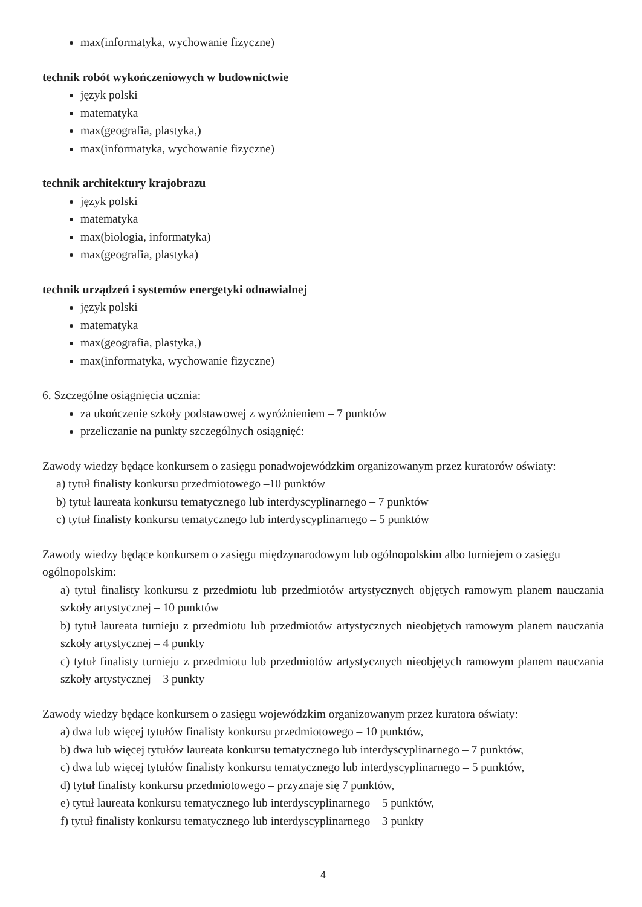max(informatyka, wychowanie fizyczne)
technik robót wykończeniowych w budownictwie
język polski
matematyka
max(geografia, plastyka,)
max(informatyka, wychowanie fizyczne)
technik architektury krajobrazu
język polski
matematyka
max(biologia, informatyka)
max(geografia, plastyka)
technik urządzeń i systemów energetyki odnawialnej
język polski
matematyka
max(geografia, plastyka,)
max(informatyka, wychowanie fizyczne)
6. Szczególne osiągnięcia ucznia:
za ukończenie szkoły podstawowej z wyróżnieniem – 7 punktów
przeliczanie na punkty szczególnych osiągnięć:
Zawody wiedzy będące konkursem o zasięgu ponadwojewódzkim organizowanym przez kuratorów oświaty:
a) tytuł finalisty konkursu przedmiotowego –10 punktów
b) tytuł laureata konkursu tematycznego lub interdyscyplinarnego – 7 punktów
c) tytuł finalisty konkursu tematycznego lub interdyscyplinarnego – 5 punktów
Zawody wiedzy będące konkursem o zasięgu międzynarodowym lub ogólnopolskim albo turniejem o zasięgu ogólnopolskim:
a) tytuł finalisty konkursu z przedmiotu lub przedmiotów artystycznych objętych ramowym planem nauczania szkoły artystycznej – 10 punktów
b) tytuł laureata turnieju z przedmiotu lub przedmiotów artystycznych nieobjętych ramowym planem nauczania szkoły artystycznej – 4 punkty
c) tytuł finalisty turnieju z przedmiotu lub przedmiotów artystycznych nieobjętych ramowym planem nauczania szkoły artystycznej – 3 punkty
Zawody wiedzy będące konkursem o zasięgu wojewódzkim organizowanym przez kuratora oświaty:
a) dwa lub więcej tytułów finalisty konkursu przedmiotowego – 10 punktów,
b) dwa lub więcej tytułów laureata konkursu tematycznego lub interdyscyplinarnego – 7 punktów,
c) dwa lub więcej tytułów finalisty konkursu tematycznego lub interdyscyplinarnego – 5 punktów,
d) tytuł finalisty konkursu przedmiotowego – przyznaje się 7 punktów,
e) tytuł laureata konkursu tematycznego lub interdyscyplinarnego – 5 punktów,
f) tytuł finalisty konkursu tematycznego lub interdyscyplinarnego – 3 punkty
4